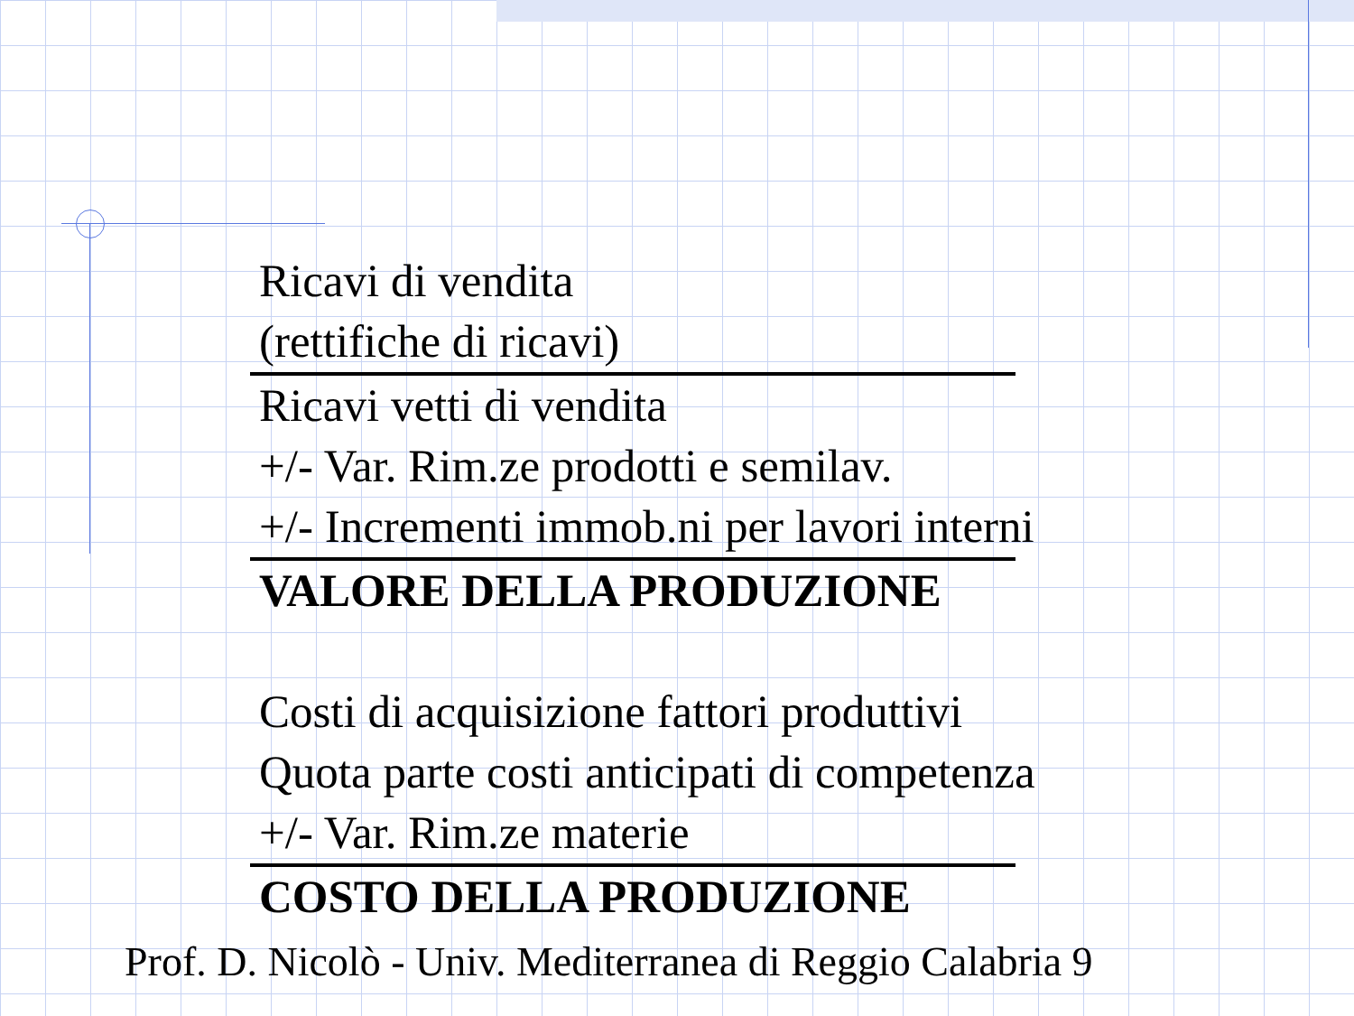Ricavi di vendita
(rettifiche di ricavi)
Ricavi vetti di vendita
+/- Var. Rim.ze prodotti e semilav.
+/- Incrementi immob.ni per lavori interni
VALORE DELLA PRODUZIONE
Costi di acquisizione fattori produttivi
Quota parte costi anticipati di competenza
+/- Var. Rim.ze materie
COSTO DELLA PRODUZIONE
Prof. D. Nicolò - Univ. Mediterranea di Reggio Calabria 9